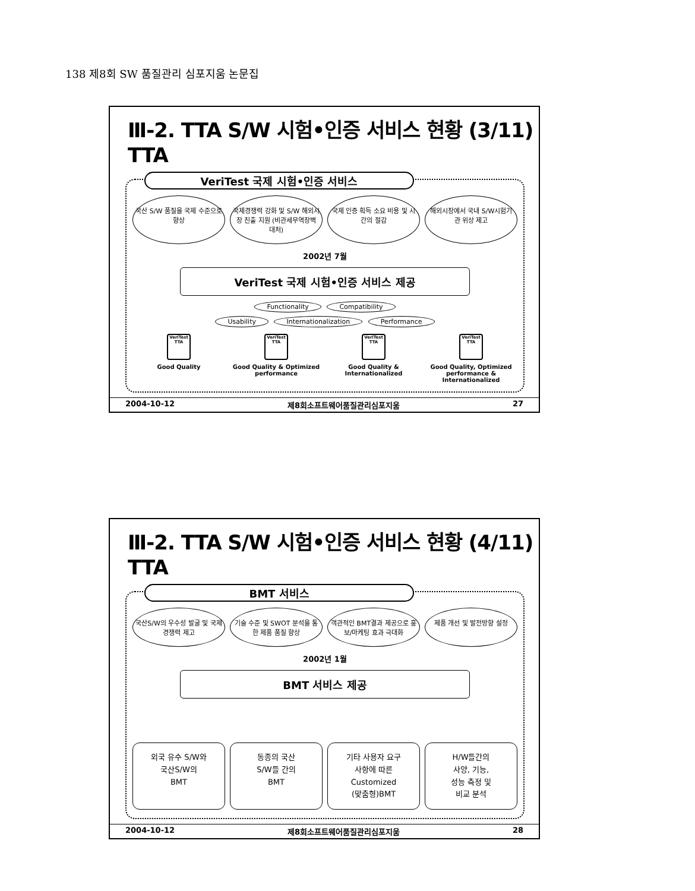138 제8회 SW 품질관리 심포지움 논문집
Ⅲ-2. TTA S/W 시험•인증 서비스 현황 (3/11) TTA
VeriTest 국제 시험•인증 서비스
국산 S/W 품질을 국제 수준으로 향상 국제경쟁력 강화 및 S/W 해외시장 진출 지원 (비관세무역장벽 대처)
국제 인증 획득 소요 비용 및 시간의 절감
해외시장에서 국내 S/W시험기관 위상 제고
2002년 7월
VeriTest 국제 시험•인증 서비스 제공
Functionality Compatibility
Usability Internationalization Performance
VeriTest TTA
Good Quality
VeriTest TTA
Good Quality & Optimized performance
VeriTest TTA
Good Quality & Internationalized
VeriTest TTA
Good Quality, Optimized performance & Internationalized
2004-10-12 제8회소프트웨어품질관리심포지움 27
Ⅲ-2. TTA S/W 시험•인증 서비스 현황 (4/11) TTA
BMT 서비스
국산S/W의 우수성 발굴 및 국제 경쟁력 제고
기술 수준 및 SWOT 분석을 통한 제품 품질 향상
객관적인 BMT결과 제공으로 홍보/마케팅 효과 극대화
제품 개선 및 발전방향 설정
2002년 1월
BMT 서비스 제공
외국 유수 S/W와
국산S/W의
BMT
동종의 국산
S/W들 간의
BMT
기타 사용자 요구
사항에 따른
Customized
(맞춤형)BMT
H/W들간의
사양, 기능,
성능 측정 및
비교 분석
2004-10-12 제8회소프트웨어품질관리심포지움 28